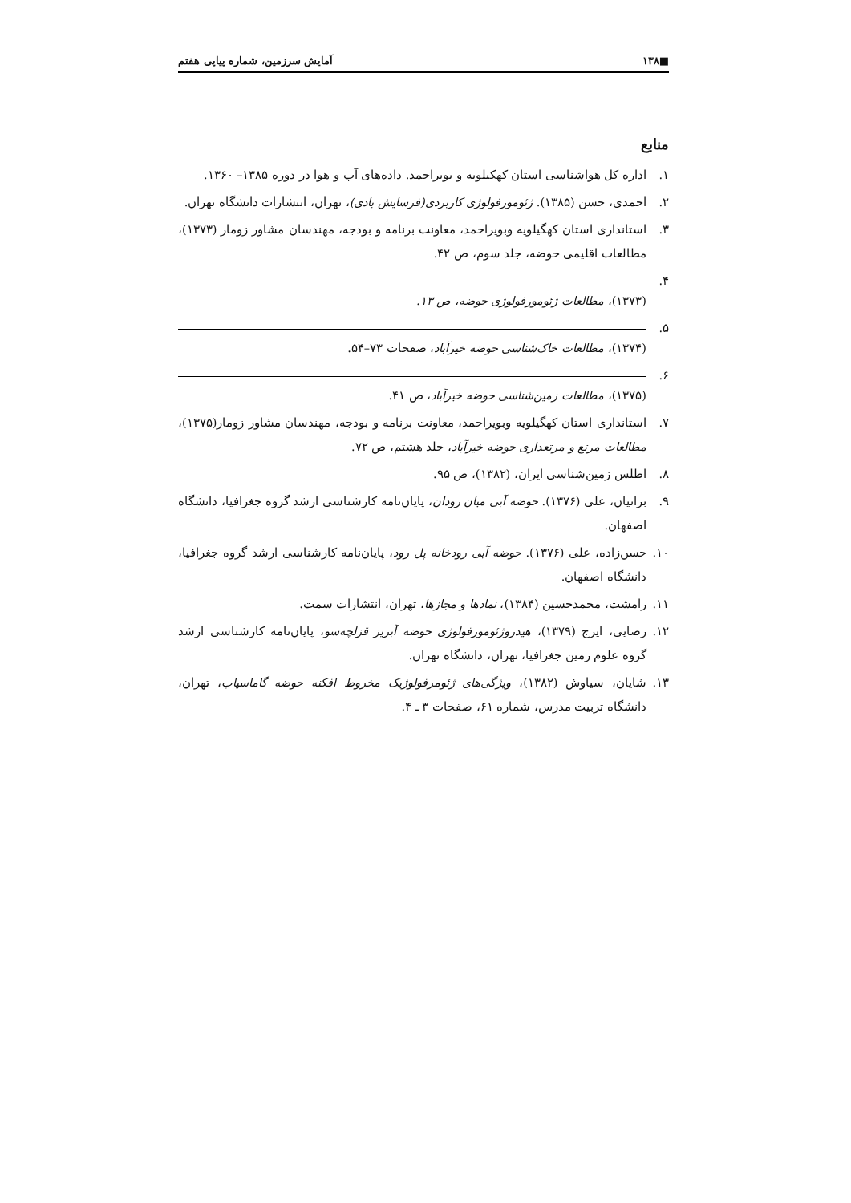■۱۳۸ آمایش سرزمین، شماره پیاپی هفتم
منابع
۱. اداره کل هواشناسی استان کهکیلویه و بویراحمد. داده‌های آب و هوا در دوره ۱۳۸۵– ۱۳۶۰.
۲. احمدی، حسن (۱۳۸۵). ژئومورفولوژی کاربردی(فرسایش بادی)، تهران، انتشارات دانشگاه تهران.
۳. استانداری استان کهگیلویه وبویراحمد، معاونت برنامه و بودجه، مهندسان مشاور زومار (۱۳۷۳)، مطالعات اقلیمی حوضه، جلد سوم، ص ۴۲.
۴. (۱۳۷۳)، مطالعات ژئومورفولوژی حوضه، ص ۱۳.
۵. (۱۳۷۴)، مطالعات خاک‌شناسی حوضه خیرآباد، صفحات ۷۳–۵۴.
۶. (۱۳۷۵)، مطالعات زمین‌شناسی حوضه خیرآباد، ص ۴۱.
۷. استانداری استان کهگیلویه وبویراحمد، معاونت برنامه و بودجه، مهندسان مشاور زومار(۱۳۷۵)، مطالعات مرتع و مرتعداری حوضه خیرآباد، جلد هشتم، ص ۷۲.
۸. اطلس زمین‌شناسی ایران، (۱۳۸۲)، ص ۹۵.
۹. براتیان، علی (۱۳۷۶). حوضه آبی میان رودان، پایان‌نامه کارشناسی ارشد گروه جغرافیا، دانشگاه اصفهان.
۱۰. حسن‌زاده، علی (۱۳۷۶). حوضه آبی رودخانه پل رود، پایان‌نامه کارشناسی ارشد گروه جغرافیا، دانشگاه اصفهان.
۱۱. رامشت، محمدحسین (۱۳۸۴)، نمادها و مجازها، تهران، انتشارات سمت.
۱۲. رضایی، ایرج (۱۳۷۹)، هیدروژئومورفولوژی حوضه آبریز قزلچه‌سو، پایان‌نامه کارشناسی ارشد گروه علوم زمین جغرافیا، تهران، دانشگاه تهران.
۱۳. شایان، سیاوش (۱۳۸۲)، ویژگی‌های ژئومرفولوژیک مخروط افکنه حوضه گاماسیاب، تهران، دانشگاه تربیت مدرس، شماره ۶۱، صفحات ۳ ـ ۴.